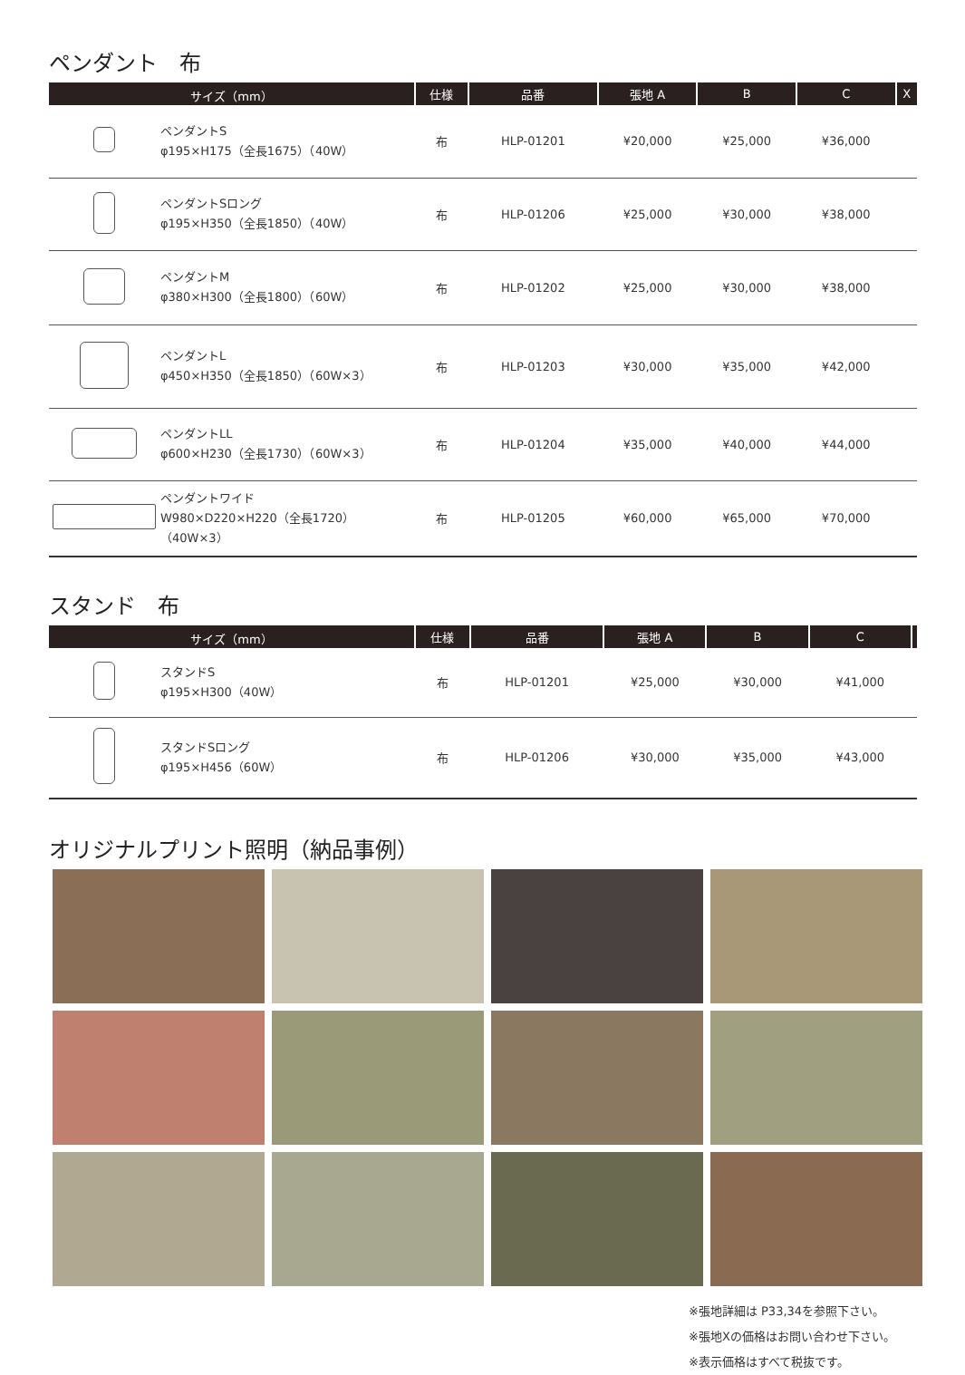ペンダント　布
| サイズ（mm） | | 仕様 | 品番 | 張地 A | B | C | X |
| --- | --- | --- | --- | --- | --- | --- | --- |
| | ペンダントS φ195×H175（全長1675）（40W） | 布 | HLP-01201 | ¥20,000 | ¥25,000 | ¥36,000 | |
| | ペンダントSロング φ195×H350（全長1850）（40W） | 布 | HLP-01206 | ¥25,000 | ¥30,000 | ¥38,000 | |
| | ペンダントM φ380×H300（全長1800）（60W） | 布 | HLP-01202 | ¥25,000 | ¥30,000 | ¥38,000 | |
| | ペンダントL φ450×H350（全長1850）（60W×3） | 布 | HLP-01203 | ¥30,000 | ¥35,000 | ¥42,000 | |
| | ペンダントLL φ600×H230（全長1730）（60W×3） | 布 | HLP-01204 | ¥35,000 | ¥40,000 | ¥44,000 | |
| | ペンダントワイド W980×D220×H220（全長1720）（40W×3） | 布 | HLP-01205 | ¥60,000 | ¥65,000 | ¥70,000 | |
スタンド　布
| サイズ（mm） | | 仕様 | 品番 | 張地 A | B | C | |
| --- | --- | --- | --- | --- | --- | --- | --- |
| | スタンドS φ195×H300（40W） | 布 | HLP-01201 | ¥25,000 | ¥30,000 | ¥41,000 | |
| | スタンドSロング φ195×H456（60W） | 布 | HLP-01206 | ¥30,000 | ¥35,000 | ¥43,000 | |
オリジナルプリント照明（納品事例）
※張地詳細は P33,34を参照下さい。
※張地Xの価格はお問い合わせ下さい。
※表示価格はすべて税抜です。